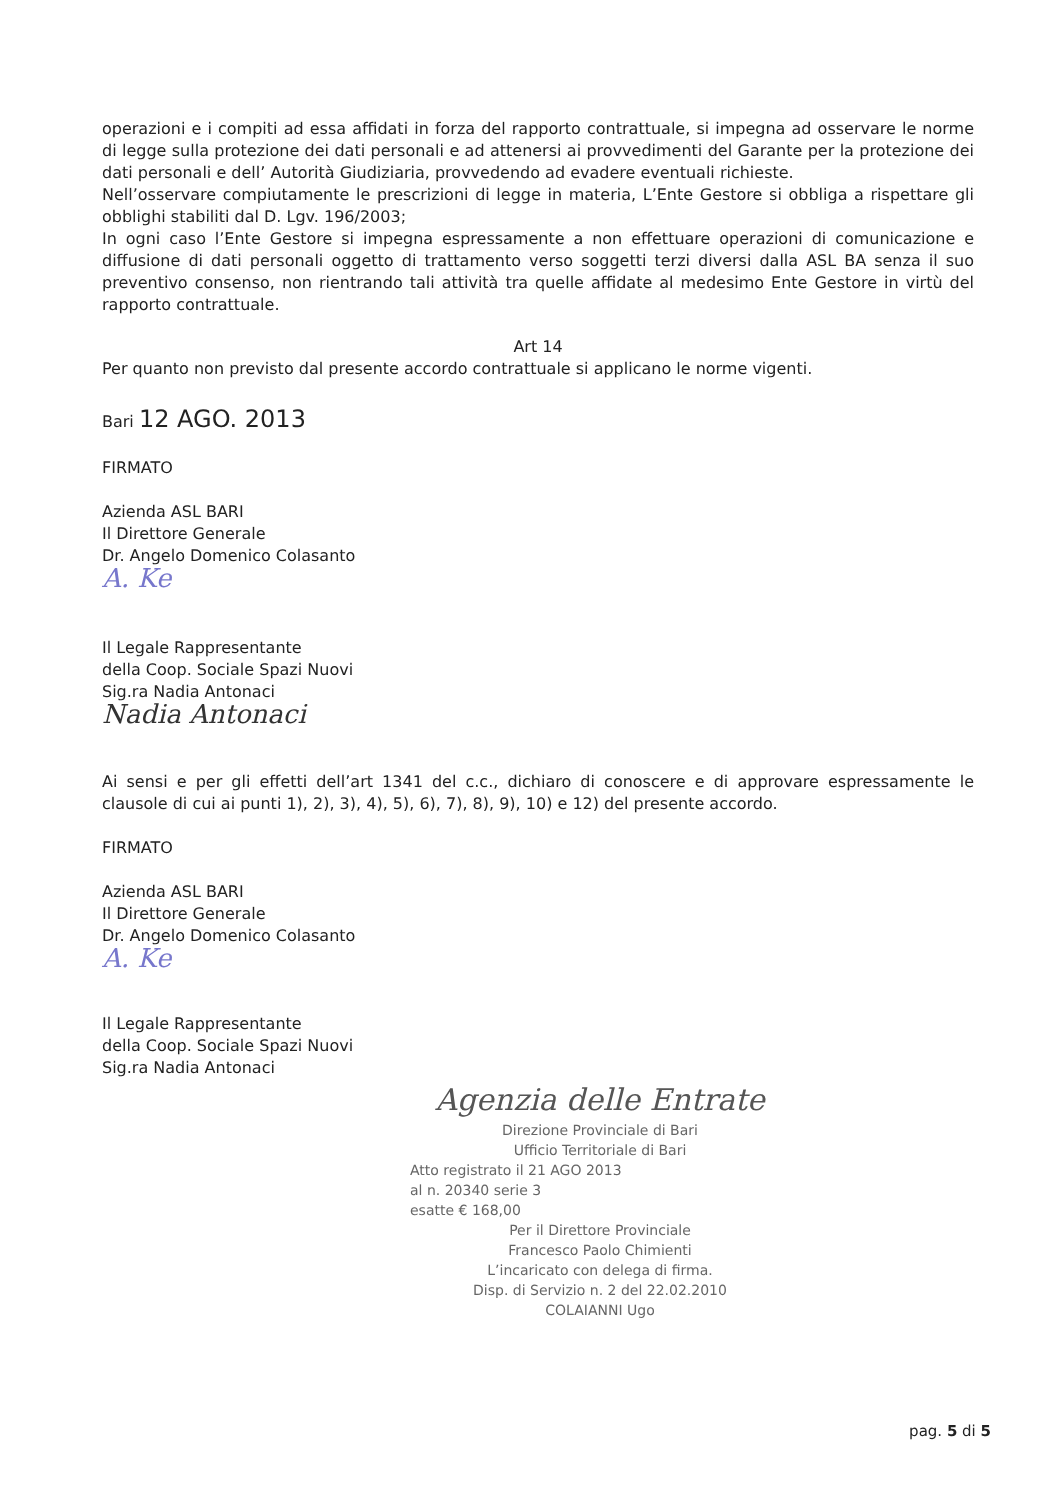operazioni e i compiti ad essa affidati in forza del rapporto contrattuale, si impegna ad osservare le norme di legge sulla protezione dei dati personali e ad attenersi ai provvedimenti del Garante per la protezione dei dati personali e dell’ Autorità Giudiziaria, provvedendo ad evadere eventuali richieste.
Nell’osservare compiutamente le prescrizioni di legge in materia, L’Ente Gestore si obbliga a rispettare gli obblighi stabiliti dal D. Lgv. 196/2003;
In ogni caso l’Ente Gestore si impegna espressamente a non effettuare operazioni di comunicazione e diffusione di dati personali oggetto di trattamento verso soggetti terzi diversi dalla ASL BA senza il suo preventivo consenso, non rientrando tali attività tra quelle affidate al medesimo Ente Gestore in virtù del rapporto contrattuale.
Art 14
Per quanto non previsto dal presente accordo contrattuale si applicano le norme vigenti.
Bari 12 AGO. 2013
FIRMATO
Azienda ASL BARI
Il Direttore Generale
Dr. Angelo Domenico Colasanto
A. Ke
Il Legale Rappresentante
della Coop. Sociale Spazi Nuovi
Sig.ra Nadia Antonaci
Nadia Antonaci
Ai sensi e per gli effetti dell’art 1341 del c.c., dichiaro di conoscere e di approvare espressamente le clausole di cui ai punti 1), 2), 3), 4), 5), 6), 7), 8), 9), 10) e 12) del presente accordo.
FIRMATO
Azienda ASL BARI
Il Direttore Generale
Dr. Angelo Domenico Colasanto
A. Ke
Il Legale Rappresentante
della Coop. Sociale Spazi Nuovi
Sig.ra Nadia Antonaci
Agenzia delle Entrate
Direzione Provinciale di Bari
Ufficio Territoriale di Bari
Atto registrato il 21 AGO 2013
al n. 20340 serie 3
esatte € 168,00
Per il Direttore Provinciale
Francesco Paolo Chimienti
L’incaricato con delega di firma.
Disp. di Servizio n. 2 del 22.02.2010
COLAIANNI Ugo
pag. 5 di 5